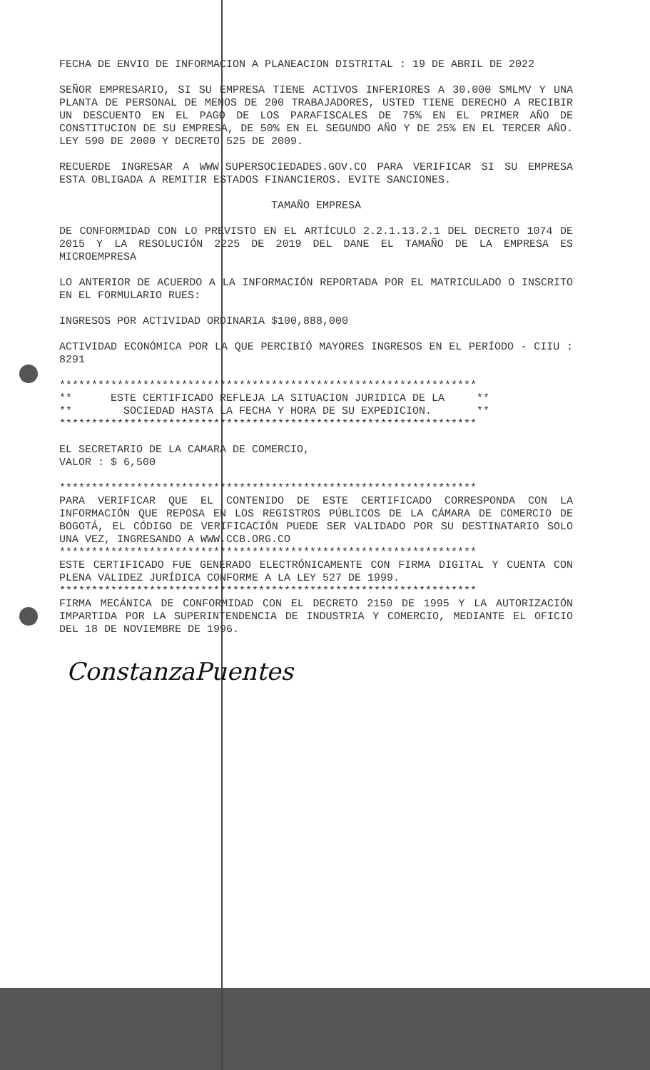FECHA DE ENVIO DE INFORMACION A PLANEACION DISTRITAL : 19 DE ABRIL DE 2022
SEÑOR EMPRESARIO, SI SU EMPRESA TIENE ACTIVOS INFERIORES A 30.000 SMLMV Y UNA PLANTA DE PERSONAL DE MENOS DE 200 TRABAJADORES, USTED TIENE DERECHO A RECIBIR UN DESCUENTO EN EL PAGO DE LOS PARAFISCALES DE 75% EN EL PRIMER AÑO DE CONSTITUCION DE SU EMPRESA, DE 50% EN EL SEGUNDO AÑO Y DE 25% EN EL TERCER AÑO. LEY 590 DE 2000 Y DECRETO 525 DE 2009.
RECUERDE INGRESAR A WWW.SUPERSOCIEDADES.GOV.CO PARA VERIFICAR SI SU EMPRESA ESTA OBLIGADA A REMITIR ESTADOS FINANCIEROS. EVITE SANCIONES.
TAMAÑO EMPRESA
DE CONFORMIDAD CON LO PREVISTO EN EL ARTÍCULO 2.2.1.13.2.1 DEL DECRETO 1074 DE 2015 Y LA RESOLUCIÓN 2225 DE 2019 DEL DANE EL TAMAÑO DE LA EMPRESA ES MICROEMPRESA
LO ANTERIOR DE ACUERDO A LA INFORMACIÓN REPORTADA POR EL MATRICULADO O INSCRITO EN EL FORMULARIO RUES:
INGRESOS POR ACTIVIDAD ORDINARIA $100,888,000
ACTIVIDAD ECONÓMICA POR LA QUE PERCIBIÓ MAYORES INGRESOS EN EL PERÍODO - CIIU : 8291
*****************************************************************
**      ESTE CERTIFICADO REFLEJA LA SITUACION JURIDICA DE LA     **
**        SOCIEDAD HASTA LA FECHA Y HORA DE SU EXPEDICION.       **
*****************************************************************
EL SECRETARIO DE LA CAMARA DE COMERCIO,
VALOR : $ 6,500
*****************************************************************
PARA VERIFICAR QUE EL CONTENIDO DE ESTE CERTIFICADO CORRESPONDA CON LA INFORMACIÓN QUE REPOSA EN LOS REGISTROS PÚBLICOS DE LA CÁMARA DE COMERCIO DE BOGOTÁ, EL CÓDIGO DE VERIFICACIÓN PUEDE SER VALIDADO POR SU DESTINATARIO SOLO UNA VEZ, INGRESANDO A WWW.CCB.ORG.CO
*****************************************************************
ESTE CERTIFICADO FUE GENERADO ELECTRÓNICAMENTE CON FIRMA DIGITAL Y CUENTA CON PLENA VALIDEZ JURÍDICA CONFORME A LA LEY 527 DE 1999.
*****************************************************************
FIRMA MECÁNICA DE CONFORMIDAD CON EL DECRETO 2150 DE 1995 Y LA AUTORIZACIÓN IMPARTIDA POR LA SUPERINTENDENCIA DE INDUSTRIA Y COMERCIO, MEDIANTE EL OFICIO DEL 18 DE NOVIEMBRE DE 1996.
ConstanzaPuentes